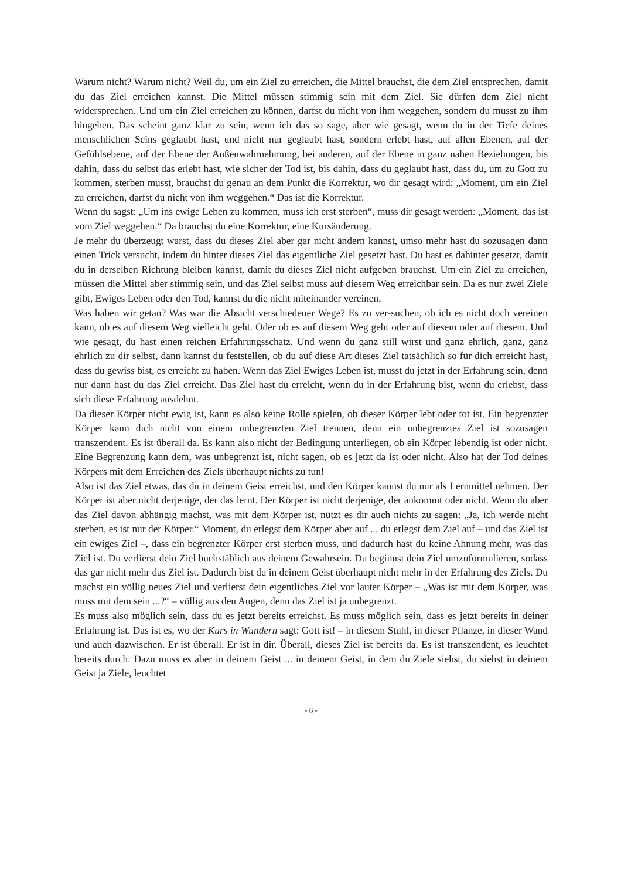Warum nicht? Warum nicht? Weil du, um ein Ziel zu erreichen, die Mittel brauchst, die dem Ziel entsprechen, damit du das Ziel erreichen kannst. Die Mittel müssen stimmig sein mit dem Ziel. Sie dürfen dem Ziel nicht widersprechen. Und um ein Ziel erreichen zu können, darfst du nicht von ihm weggehen, sondern du musst zu ihm hingehen. Das scheint ganz klar zu sein, wenn ich das so sage, aber wie gesagt, wenn du in der Tiefe deines menschlichen Seins geglaubt hast, und nicht nur geglaubt hast, sondern erlebt hast, auf allen Ebenen, auf der Gefühlsebene, auf der Ebene der Außenwahrnehmung, bei anderen, auf der Ebene in ganz nahen Beziehungen, bis dahin, dass du selbst das erlebt hast, wie sicher der Tod ist, bis dahin, dass du geglaubt hast, dass du, um zu Gott zu kommen, sterben musst, brauchst du genau an dem Punkt die Korrektur, wo dir gesagt wird: „Moment, um ein Ziel zu erreichen, darfst du nicht von ihm weggehen.“ Das ist die Korrektur.
Wenn du sagst: „Um ins ewige Leben zu kommen, muss ich erst sterben“, muss dir gesagt werden: „Moment, das ist vom Ziel weggehen.“ Da brauchst du eine Korrektur, eine Kursänderung.
Je mehr du überzeugt warst, dass du dieses Ziel aber gar nicht ändern kannst, umso mehr hast du sozusagen dann einen Trick versucht, indem du hinter dieses Ziel das eigentliche Ziel gesetzt hast. Du hast es dahinter gesetzt, damit du in derselben Richtung bleiben kannst, damit du dieses Ziel nicht aufgeben brauchst. Um ein Ziel zu erreichen, müssen die Mittel aber stimmig sein, und das Ziel selbst muss auf diesem Weg erreichbar sein. Da es nur zwei Ziele gibt, Ewiges Leben oder den Tod, kannst du die nicht miteinander vereinen.
Was haben wir getan? Was war die Absicht verschiedener Wege? Es zu ver-suchen, ob ich es nicht doch vereinen kann, ob es auf diesem Weg vielleicht geht. Oder ob es auf diesem Weg geht oder auf diesem oder auf diesem. Und wie gesagt, du hast einen reichen Erfahrungsschatz. Und wenn du ganz still wirst und ganz ehrlich, ganz, ganz ehrlich zu dir selbst, dann kannst du feststellen, ob du auf diese Art dieses Ziel tatsächlich so für dich erreicht hast, dass du gewiss bist, es erreicht zu haben. Wenn das Ziel Ewiges Leben ist, musst du jetzt in der Erfahrung sein, denn nur dann hast du das Ziel erreicht. Das Ziel hast du erreicht, wenn du in der Erfahrung bist, wenn du erlebst, dass sich diese Erfahrung ausdehnt.
Da dieser Körper nicht ewig ist, kann es also keine Rolle spielen, ob dieser Körper lebt oder tot ist. Ein begrenzter Körper kann dich nicht von einem unbegrenzten Ziel trennen, denn ein unbegrenztes Ziel ist sozusagen transzendent. Es ist überall da. Es kann also nicht der Bedingung unterliegen, ob ein Körper lebendig ist oder nicht. Eine Begrenzung kann dem, was unbegrenzt ist, nicht sagen, ob es jetzt da ist oder nicht. Also hat der Tod deines Körpers mit dem Erreichen des Ziels überhaupt nichts zu tun!
Also ist das Ziel etwas, das du in deinem Geist erreichst, und den Körper kannst du nur als Lernmittel nehmen. Der Körper ist aber nicht derjenige, der das lernt. Der Körper ist nicht derjenige, der ankommt oder nicht. Wenn du aber das Ziel davon abhängig machst, was mit dem Körper ist, nützt es dir auch nichts zu sagen: „Ja, ich werde nicht sterben, es ist nur der Körper.“ Moment, du erlegst dem Körper aber auf ... du erlegst dem Ziel auf – und das Ziel ist ein ewiges Ziel –, dass ein begrenzter Körper erst sterben muss, und dadurch hast du keine Ahnung mehr, was das Ziel ist. Du verlierst dein Ziel buchstäblich aus deinem Gewahrsein. Du beginnst dein Ziel umzuformulieren, sodass das gar nicht mehr das Ziel ist. Dadurch bist du in deinem Geist überhaupt nicht mehr in der Erfahrung des Ziels. Du machst ein völlig neues Ziel und verlierst dein eigentliches Ziel vor lauter Körper – „Was ist mit dem Körper, was muss mit dem sein ...?“ – völlig aus den Augen, denn das Ziel ist ja unbegrenzt.
Es muss also möglich sein, dass du es jetzt bereits erreichst. Es muss möglich sein, dass es jetzt bereits in deiner Erfahrung ist. Das ist es, wo der Kurs in Wundern sagt: Gott ist! – in diesem Stuhl, in dieser Pflanze, in dieser Wand und auch dazwischen. Er ist überall. Er ist in dir. Überall, dieses Ziel ist bereits da. Es ist transzendent, es leuchtet bereits durch. Dazu muss es aber in deinem Geist ... in deinem Geist, in dem du Ziele siehst, du siehst in deinem Geist ja Ziele, leuchtet
- 6 -